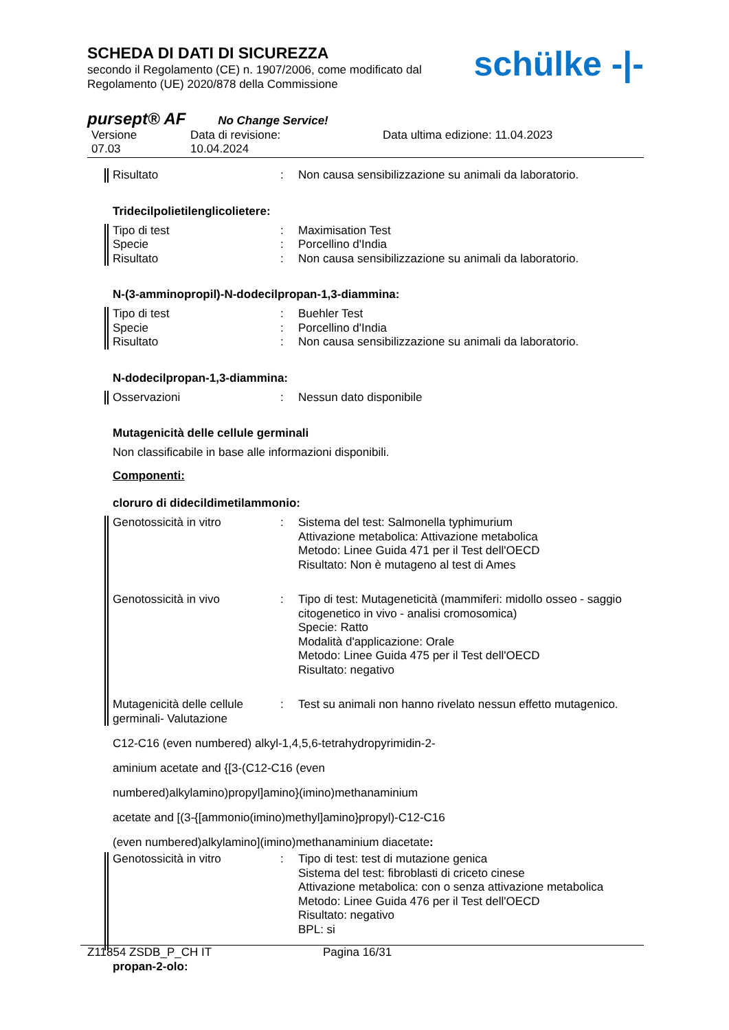SCHEDA DI DATI DI SICUREZZA
secondo il Regolamento (CE) n. 1907/2006, come modificato dal
Regolamento (UE) 2020/878 della Commissione
schülke -|-
pursept® AF No Change Service!
Versione
07.03
Data di revisione:
10.04.2024
Data ultima edizione: 11.04.2023
Risultato : Non causa sensibilizzazione su animali da laboratorio.
Tridecilpolietilenglicolietere:
Tipo di test
Specie
Risultato
:
:
:
Maximisation Test
Porcellino d'India
Non causa sensibilizzazione su animali da laboratorio.
N-(3-amminopropil)-N-dodecilpropan-1,3-diammina:
Tipo di test
Specie
Risultato
:
:
:
Buehler Test
Porcellino d'India
Non causa sensibilizzazione su animali da laboratorio.
N-dodecilpropan-1,3-diammina:
Osservazioni : Nessun dato disponibile
Mutagenicità delle cellule germinali
Non classificabile in base alle informazioni disponibili.
Componenti:
cloruro di didecildimetilammonio:
Genotossicità in vitro : Sistema del test: Salmonella typhimurium
Attivazione metabolica: Attivazione metabolica
Metodo: Linee Guida 471 per il Test dell'OECD
Risultato: Non è mutageno al test di Ames
Genotossicità in vivo : Tipo di test: Mutageneticità (mammiferi: midollo osseo - saggio citogenetico in vivo - analisi cromosomica)
Specie: Ratto
Modalità d'applicazione: Orale
Metodo: Linee Guida 475 per il Test dell'OECD
Risultato: negativo
Mutagenicità delle cellule germinali- Valutazione
: Test su animali non hanno rivelato nessun effetto mutagenico.
C12-C16 (even numbered) alkyl-1,4,5,6-tetrahydropyrimidin-2-
aminium acetate and {[3-(C12-C16 (even
numbered)alkylamino)propyl]amino}(imino)methanaminium
acetate and [(3-{[ammonio(imino)methyl]amino}propyl)-C12-C16
(even numbered)alkylamino](imino)methanaminium diacetate:
Genotossicità in vitro : Tipo di test: test di mutazione genica
Sistema del test: fibroblasti di criceto cinese
Attivazione metabolica: con o senza attivazione metabolica
Metodo: Linee Guida 476 per il Test dell'OECD
Risultato: negativo
BPL: si
propan-2-olo:
Z11854 ZSDB_P_CH IT Pagina 16/31